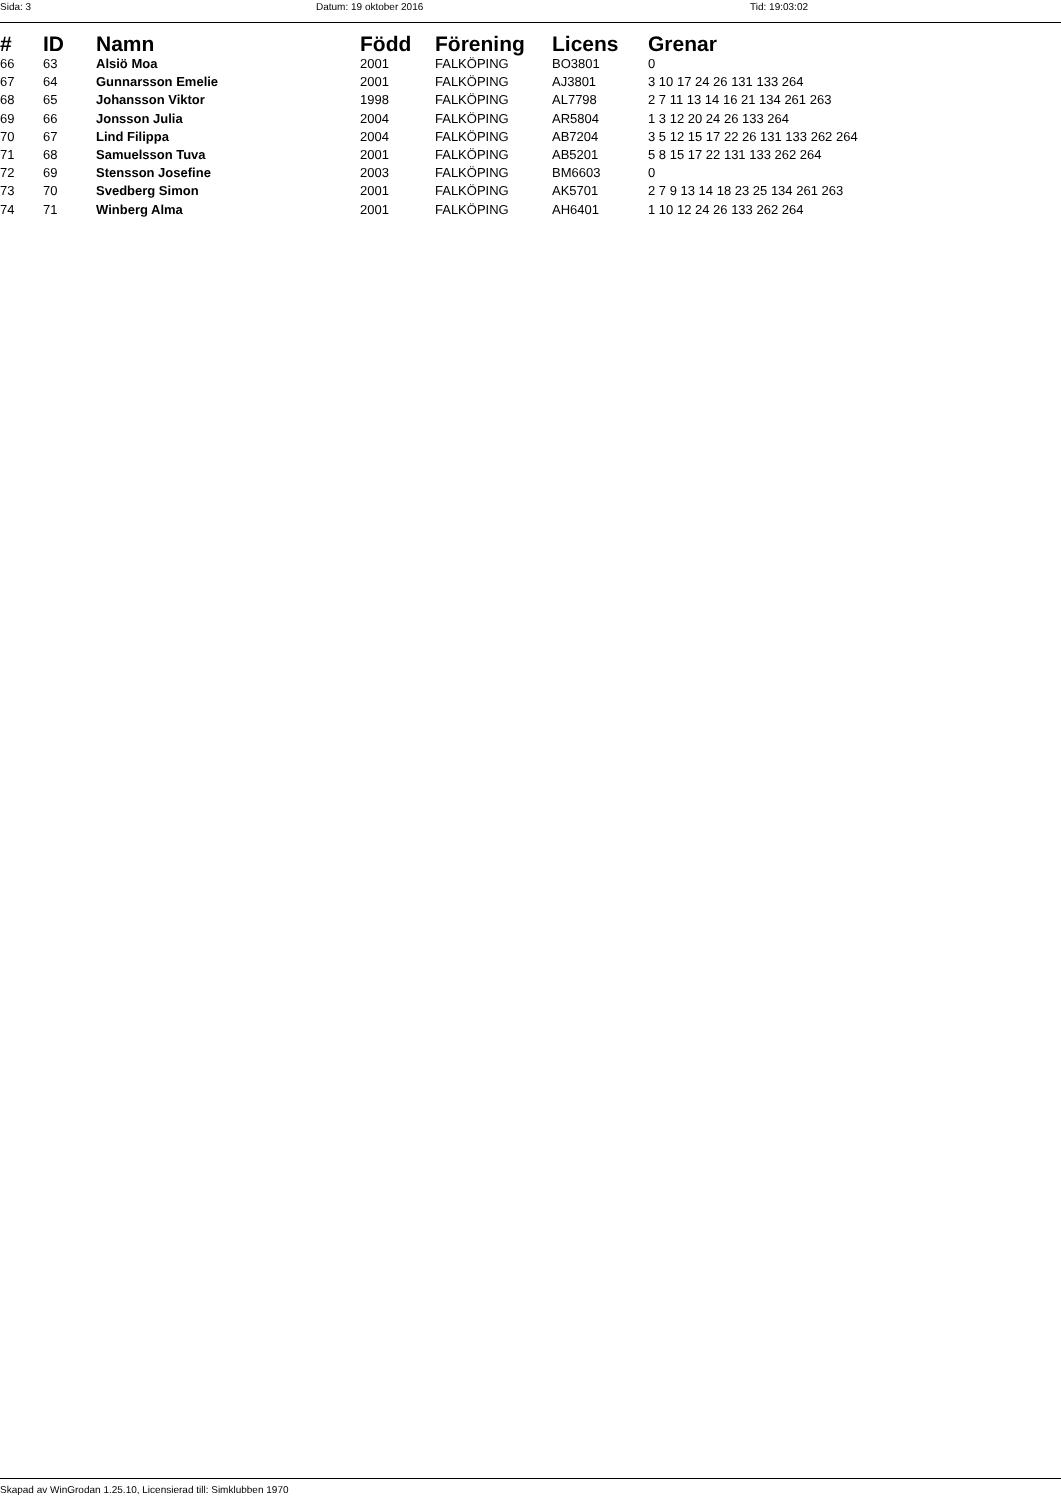Sida: 3 Datum: 19 oktober 2016 Tid: 19:03:02
| # | ID | Namn | Född | Förening | Licens | Grenar |
| --- | --- | --- | --- | --- | --- | --- |
| 66 | 63 | Alsiö Moa | 2001 | FALKÖPING | BO3801 | 0 |
| 67 | 64 | Gunnarsson Emelie | 2001 | FALKÖPING | AJ3801 | 3 10 17 24 26 131 133 264 |
| 68 | 65 | Johansson Viktor | 1998 | FALKÖPING | AL7798 | 2 7 11 13 14 16 21 134 261 263 |
| 69 | 66 | Jonsson Julia | 2004 | FALKÖPING | AR5804 | 1 3 12 20 24 26 133 264 |
| 70 | 67 | Lind Filippa | 2004 | FALKÖPING | AB7204 | 3 5 12 15 17 22 26 131 133 262 264 |
| 71 | 68 | Samuelsson Tuva | 2001 | FALKÖPING | AB5201 | 5 8 15 17 22 131 133 262 264 |
| 72 | 69 | Stensson Josefine | 2003 | FALKÖPING | BM6603 | 0 |
| 73 | 70 | Svedberg Simon | 2001 | FALKÖPING | AK5701 | 2 7 9 13 14 18 23 25 134 261 263 |
| 74 | 71 | Winberg Alma | 2001 | FALKÖPING | AH6401 | 1 10 12 24 26 133 262 264 |
Skapad av WinGrodan 1.25.10, Licensierad till: Simklubben 1970